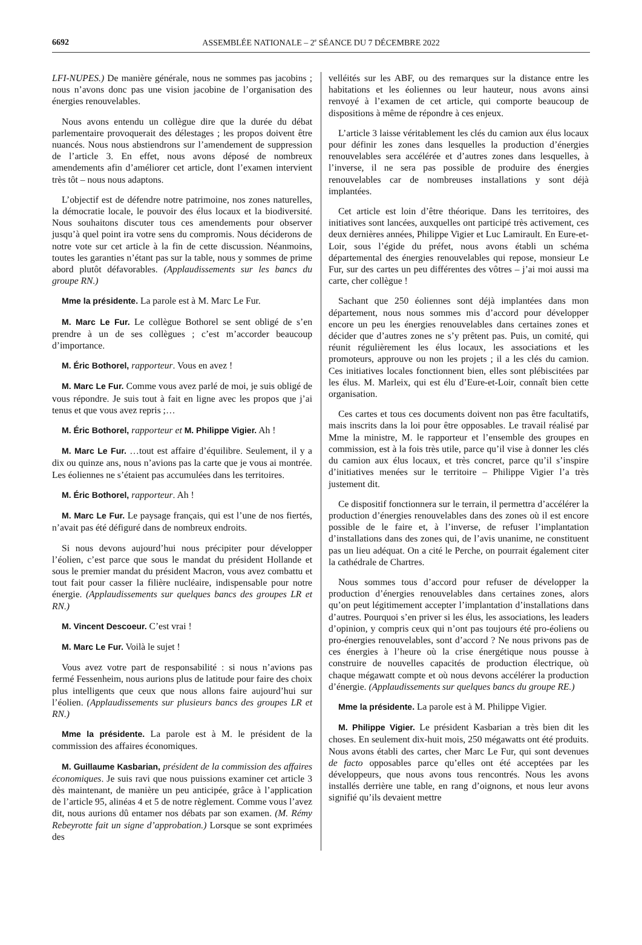6692
ASSEMBLÉE NATIONALE – 2<sup>e</sup> SÉANCE DU 7 DÉCEMBRE 2022
LFI-NUPES.) De manière générale, nous ne sommes pas jacobins ; nous n’avons donc pas une vision jacobine de l’organisation des énergies renouvelables.
Nous avons entendu un collègue dire que la durée du débat parlementaire provoquerait des délestages ; les propos doivent être nuancés. Nous nous abstiendrons sur l’amendement de suppression de l’article 3. En effet, nous avons déposé de nombreux amendements afin d’améliorer cet article, dont l’examen intervient très tôt – nous nous adaptons.
L’objectif est de défendre notre patrimoine, nos zones naturelles, la démocratie locale, le pouvoir des élus locaux et la biodiversité. Nous souhaitons discuter tous ces amendements pour observer jusqu’à quel point ira votre sens du compromis. Nous déciderons de notre vote sur cet article à la fin de cette discussion. Néanmoins, toutes les garanties n’étant pas sur la table, nous y sommes de prime abord plutôt défavorables. (Applaudissements sur les bancs du groupe RN.)
Mme la présidente. La parole est à M. Marc Le Fur.
M. Marc Le Fur. Le collègue Bothorel se sent obligé de s’en prendre à un de ses collègues ; c’est m’accorder beaucoup d’importance.
M. Éric Bothorel, rapporteur. Vous en avez !
M. Marc Le Fur. Comme vous avez parlé de moi, je suis obligé de vous répondre. Je suis tout à fait en ligne avec les propos que j’ai tenus et que vous avez repris ;…
M. Éric Bothorel, rapporteur et M. Philippe Vigier. Ah !
M. Marc Le Fur. …tout est affaire d’équilibre. Seulement, il y a dix ou quinze ans, nous n’avions pas la carte que je vous ai montrée. Les éoliennes ne s’étaient pas accumulées dans les territoires.
M. Éric Bothorel, rapporteur. Ah !
M. Marc Le Fur. Le paysage français, qui est l’une de nos fiertés, n’avait pas été défiguré dans de nombreux endroits.
Si nous devons aujourd’hui nous précipiter pour développer l’éolien, c’est parce que sous le mandat du président Hollande et sous le premier mandat du président Macron, vous avez combattu et tout fait pour casser la filière nucléaire, indispensable pour notre énergie. (Applaudissements sur quelques bancs des groupes LR et RN.)
M. Vincent Descoeur. C’est vrai !
M. Marc Le Fur. Voilà le sujet !
Vous avez votre part de responsabilité : si nous n’avions pas fermé Fessenheim, nous aurions plus de latitude pour faire des choix plus intelligents que ceux que nous allons faire aujourd’hui sur l’éolien. (Applaudissements sur plusieurs bancs des groupes LR et RN.)
Mme la présidente. La parole est à M. le président de la commission des affaires économiques.
M. Guillaume Kasbarian, président de la commission des affaires économiques. Je suis ravi que nous puissions examiner cet article 3 dès maintenant, de manière un peu anticipée, grâce à l’application de l’article 95, alinéas 4 et 5 de notre règlement. Comme vous l’avez dit, nous aurions dû entamer nos débats par son examen. (M. Rémy Rebeyrotte fait un signe d’approbation.) Lorsque se sont exprimées des
velléités sur les ABF, ou des remarques sur la distance entre les habitations et les éoliennes ou leur hauteur, nous avons ainsi renvoyé à l’examen de cet article, qui comporte beaucoup de dispositions à même de répondre à ces enjeux.
L’article 3 laisse véritablement les clés du camion aux élus locaux pour définir les zones dans lesquelles la production d’énergies renouvelables sera accélérée et d’autres zones dans lesquelles, à l’inverse, il ne sera pas possible de produire des énergies renouvelables car de nombreuses installations y sont déjà implantées.
Cet article est loin d’être théorique. Dans les territoires, des initiatives sont lancées, auxquelles ont participé très activement, ces deux dernières années, Philippe Vigier et Luc Lamirault. En Eure-et-Loir, sous l’égide du préfet, nous avons établi un schéma départemental des énergies renouvelables qui repose, monsieur Le Fur, sur des cartes un peu différentes des vôtres – j’ai moi aussi ma carte, cher collègue !
Sachant que 250 éoliennes sont déjà implantées dans mon département, nous nous sommes mis d’accord pour développer encore un peu les énergies renouvelables dans certaines zones et décider que d’autres zones ne s’y prêtent pas. Puis, un comité, qui réunit régulièrement les élus locaux, les associations et les promoteurs, approuve ou non les projets ; il a les clés du camion. Ces initiatives locales fonctionnent bien, elles sont plébiscitées par les élus. M. Marleix, qui est élu d’Eure-et-Loir, connaît bien cette organisation.
Ces cartes et tous ces documents doivent non pas être facultatifs, mais inscrits dans la loi pour être opposables. Le travail réalisé par Mme la ministre, M. le rapporteur et l’ensemble des groupes en commission, est à la fois très utile, parce qu’il vise à donner les clés du camion aux élus locaux, et très concret, parce qu’il s’inspire d’initiatives menées sur le territoire – Philippe Vigier l’a très justement dit.
Ce dispositif fonctionnera sur le terrain, il permettra d’accélérer la production d’énergies renouvelables dans des zones où il est encore possible de le faire et, à l’inverse, de refuser l’implantation d’installations dans des zones qui, de l’avis unanime, ne constituent pas un lieu adéquat. On a cité le Perche, on pourrait également citer la cathédrale de Chartres.
Nous sommes tous d’accord pour refuser de développer la production d’énergies renouvelables dans certaines zones, alors qu’on peut légitimement accepter l’implantation d’installations dans d’autres. Pourquoi s’en priver si les élus, les associations, les leaders d’opinion, y compris ceux qui n’ont pas toujours été pro-éoliens ou pro-énergies renouvelables, sont d’accord ? Ne nous privons pas de ces énergies à l’heure où la crise énergétique nous pousse à construire de nouvelles capacités de production électrique, où chaque mégawatt compte et où nous devons accélérer la production d’énergie. (Applaudissements sur quelques bancs du groupe RE.)
Mme la présidente. La parole est à M. Philippe Vigier.
M. Philippe Vigier. Le président Kasbarian a très bien dit les choses. En seulement dix-huit mois, 250 mégawatts ont été produits. Nous avons établi des cartes, cher Marc Le Fur, qui sont devenues de facto opposables parce qu’elles ont été acceptées par les développeurs, que nous avons tous rencontrés. Nous les avons installés derrière une table, en rang d’oignons, et nous leur avons signifié qu’ils devaient mettre